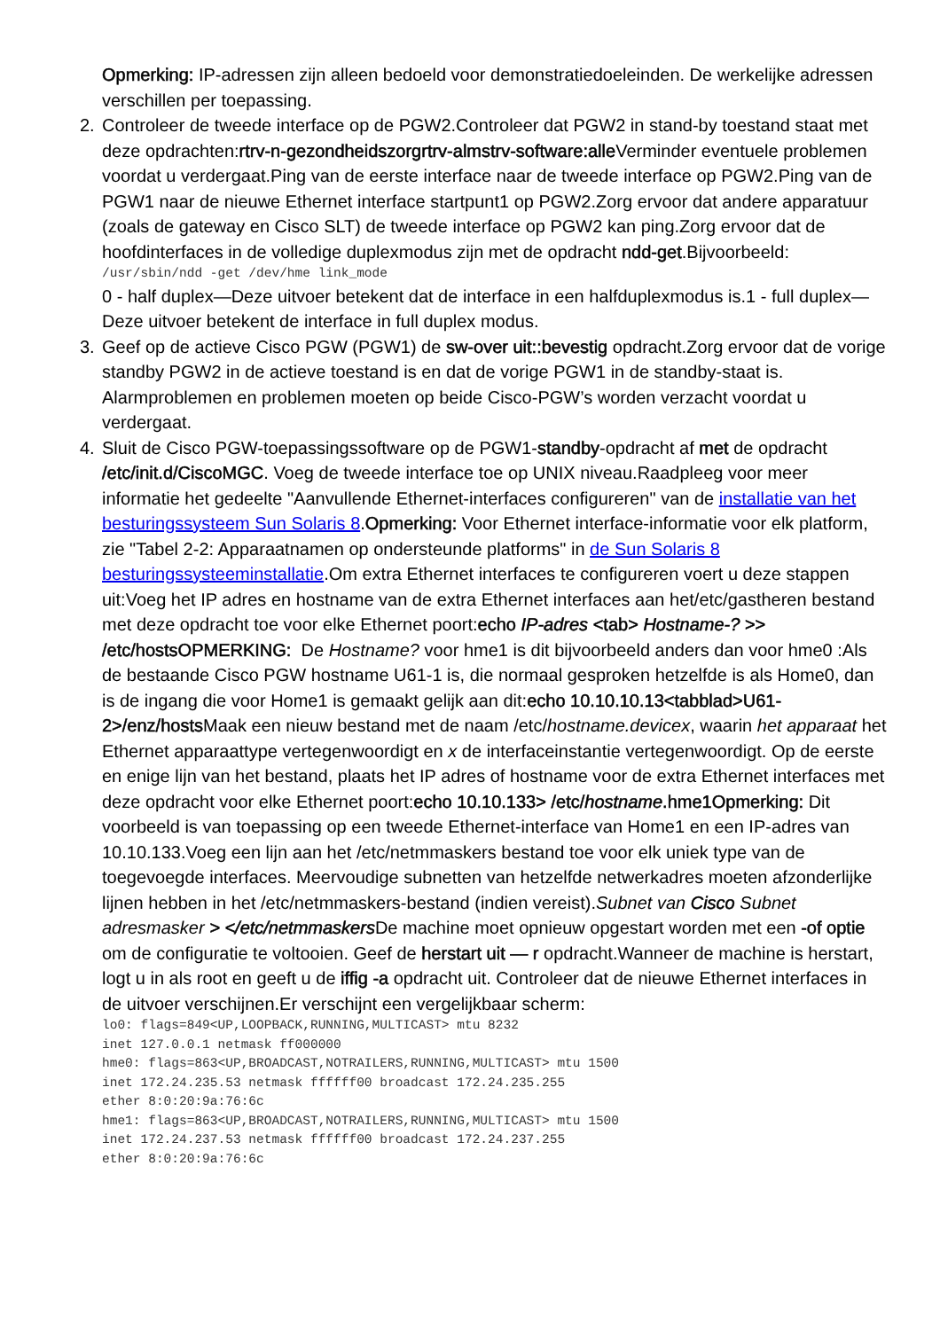Opmerking: IP-adressen zijn alleen bedoeld voor demonstratiedoeleinden. De werkelijke adressen verschillen per toepassing.
2. Controleer de tweede interface op de PGW2.Controleer dat PGW2 in stand-by toestand staat met deze opdrachten:rtrv-n-gezondheidszorgrtrv-almstrv-software:alle Verminder eventuele problemen voordat u verdergaat.Ping van de eerste interface naar de tweede interface op PGW2.Ping van de PGW1 naar de nieuwe Ethernet interface startpunt1 op PGW2.Zorg ervoor dat andere apparatuur (zoals de gateway en Cisco SLT) de tweede interface op PGW2 kan ping.Zorg ervoor dat de hoofdinterfaces in de volledige duplexmodus zijn met de opdracht ndd-get.Bijvoorbeeld:
/usr/sbin/ndd -get /dev/hme link_mode
0 - half duplex—Deze uitvoer betekent dat de interface in een halfduplexmodus is.1 - full duplex—Deze uitvoer betekent de interface in full duplex modus.
3. Geef op de actieve Cisco PGW (PGW1) de sw-over uit::bevestig opdracht.Zorg ervoor dat de vorige standby PGW2 in de actieve toestand is en dat de vorige PGW1 in de standby-staat is. Alarmproblemen en problemen moeten op beide Cisco-PGW’s worden verzacht voordat u verdergaat.
4. Sluit de Cisco PGW-toepassingssoftware op de PGW1-standby-opdracht af met de opdracht /etc/init.d/CiscoMGC. Voeg de tweede interface toe op UNIX niveau.Raadpleeg voor meer informatie het gedeelte "Aanvullende Ethernet-interfaces configureren" van de installatie van het besturingssysteem Sun Solaris 8.Opmerking: Voor Ethernet interface-informatie voor elk platform, zie "Tabel 2-2: Apparaatnamen op ondersteunde platforms" in de Sun Solaris 8 besturingssysteeminstallatie.Om extra Ethernet interfaces te configureren voert u deze stappen uit:Voeg het IP adres en hostname van de extra Ethernet interfaces aan het/etc/gastheren bestand met deze opdracht toe voor elke Ethernet poort:echo IP-adres <tab> Hostname-? >> /etc/hostsOPMERKING: De Hostname? voor hme1 is dit bijvoorbeeld anders dan voor hme0 :Als de bestaande Cisco PGW hostname U61-1 is, die normaal gesproken hetzelfde is als Home0, dan is de ingang die voor Home1 is gemaakt gelijk aan dit:echo 10.10.10.13<tabblad>U61-2>/enz/hosts Maak een nieuw bestand met de naam /etc/hostname.devicex, waarin het apparaat het Ethernet apparaattype vertegenwoordigt en x de interfaceinstantie vertegenwoordigt. Op de eerste en enige lijn van het bestand, plaats het IP adres of hostname voor de extra Ethernet interfaces met deze opdracht voor elke Ethernet poort:echo 10.10.133> /etc/hostname.hme1Opmerking: Dit voorbeeld is van toepassing op een tweede Ethernet-interface van Home1 en een IP-adres van 10.10.133.Voeg een lijn aan het /etc/netmmaskers bestand toe voor elk uniek type van de toegevoegde interfaces. Meervoudige subnetten van hetzelfde netwerkadres moeten afzonderlijke lijnen hebben in het /etc/netmmaskers-bestand (indien vereist).Subnet van Cisco Subnet adresmasker > </etc/netmmaskers De machine moet opnieuw opgestart worden met een -of optie om de configuratie te voltooien. Geef de herstart uit — r opdracht.Wanneer de machine is herstart, logt u in als root en geeft u de iffig -a opdracht uit. Controleer dat de nieuwe Ethernet interfaces in de uitvoer verschijnen.Er verschijnt een vergelijkbaar scherm:
lo0: flags=849<UP,LOOPBACK,RUNNING,MULTICAST> mtu 8232
inet 127.0.0.1 netmask ff000000
hme0: flags=863<UP,BROADCAST,NOTRAILERS,RUNNING,MULTICAST> mtu 1500
inet 172.24.235.53 netmask ffffff00 broadcast 172.24.235.255
ether 8:0:20:9a:76:6c
hme1: flags=863<UP,BROADCAST,NOTRAILERS,RUNNING,MULTICAST> mtu 1500
inet 172.24.237.53 netmask ffffff00 broadcast 172.24.237.255
ether 8:0:20:9a:76:6c